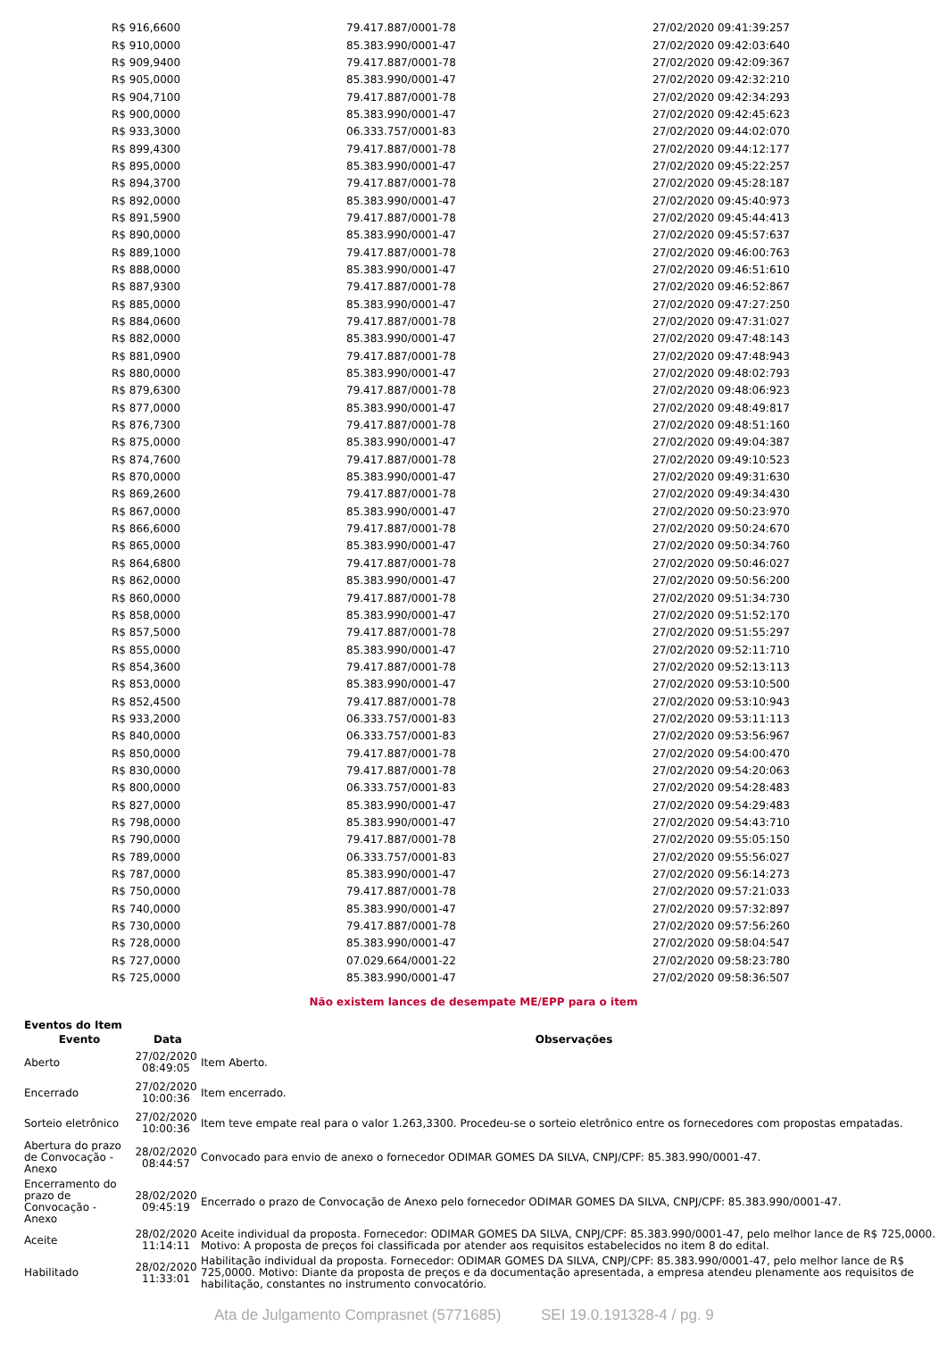| R$ 916,6600 | 79.417.887/0001-78 | 27/02/2020 09:41:39:257 |
| R$ 910,0000 | 85.383.990/0001-47 | 27/02/2020 09:42:03:640 |
| R$ 909,9400 | 79.417.887/0001-78 | 27/02/2020 09:42:09:367 |
| R$ 905,0000 | 85.383.990/0001-47 | 27/02/2020 09:42:32:210 |
| R$ 904,7100 | 79.417.887/0001-78 | 27/02/2020 09:42:34:293 |
| R$ 900,0000 | 85.383.990/0001-47 | 27/02/2020 09:42:45:623 |
| R$ 933,3000 | 06.333.757/0001-83 | 27/02/2020 09:44:02:070 |
| R$ 899,4300 | 79.417.887/0001-78 | 27/02/2020 09:44:12:177 |
| R$ 895,0000 | 85.383.990/0001-47 | 27/02/2020 09:45:22:257 |
| R$ 894,3700 | 79.417.887/0001-78 | 27/02/2020 09:45:28:187 |
| R$ 892,0000 | 85.383.990/0001-47 | 27/02/2020 09:45:40:973 |
| R$ 891,5900 | 79.417.887/0001-78 | 27/02/2020 09:45:44:413 |
| R$ 890,0000 | 85.383.990/0001-47 | 27/02/2020 09:45:57:637 |
| R$ 889,1000 | 79.417.887/0001-78 | 27/02/2020 09:46:00:763 |
| R$ 888,0000 | 85.383.990/0001-47 | 27/02/2020 09:46:51:610 |
| R$ 887,9300 | 79.417.887/0001-78 | 27/02/2020 09:46:52:867 |
| R$ 885,0000 | 85.383.990/0001-47 | 27/02/2020 09:47:27:250 |
| R$ 884,0600 | 79.417.887/0001-78 | 27/02/2020 09:47:31:027 |
| R$ 882,0000 | 85.383.990/0001-47 | 27/02/2020 09:47:48:143 |
| R$ 881,0900 | 79.417.887/0001-78 | 27/02/2020 09:47:48:943 |
| R$ 880,0000 | 85.383.990/0001-47 | 27/02/2020 09:48:02:793 |
| R$ 879,6300 | 79.417.887/0001-78 | 27/02/2020 09:48:06:923 |
| R$ 877,0000 | 85.383.990/0001-47 | 27/02/2020 09:48:49:817 |
| R$ 876,7300 | 79.417.887/0001-78 | 27/02/2020 09:48:51:160 |
| R$ 875,0000 | 85.383.990/0001-47 | 27/02/2020 09:49:04:387 |
| R$ 874,7600 | 79.417.887/0001-78 | 27/02/2020 09:49:10:523 |
| R$ 870,0000 | 85.383.990/0001-47 | 27/02/2020 09:49:31:630 |
| R$ 869,2600 | 79.417.887/0001-78 | 27/02/2020 09:49:34:430 |
| R$ 867,0000 | 85.383.990/0001-47 | 27/02/2020 09:50:23:970 |
| R$ 866,6000 | 79.417.887/0001-78 | 27/02/2020 09:50:24:670 |
| R$ 865,0000 | 85.383.990/0001-47 | 27/02/2020 09:50:34:760 |
| R$ 864,6800 | 79.417.887/0001-78 | 27/02/2020 09:50:46:027 |
| R$ 862,0000 | 85.383.990/0001-47 | 27/02/2020 09:50:56:200 |
| R$ 860,0000 | 79.417.887/0001-78 | 27/02/2020 09:51:34:730 |
| R$ 858,0000 | 85.383.990/0001-47 | 27/02/2020 09:51:52:170 |
| R$ 857,5000 | 79.417.887/0001-78 | 27/02/2020 09:51:55:297 |
| R$ 855,0000 | 85.383.990/0001-47 | 27/02/2020 09:52:11:710 |
| R$ 854,3600 | 79.417.887/0001-78 | 27/02/2020 09:52:13:113 |
| R$ 853,0000 | 85.383.990/0001-47 | 27/02/2020 09:53:10:500 |
| R$ 852,4500 | 79.417.887/0001-78 | 27/02/2020 09:53:10:943 |
| R$ 933,2000 | 06.333.757/0001-83 | 27/02/2020 09:53:11:113 |
| R$ 840,0000 | 06.333.757/0001-83 | 27/02/2020 09:53:56:967 |
| R$ 850,0000 | 79.417.887/0001-78 | 27/02/2020 09:54:00:470 |
| R$ 830,0000 | 79.417.887/0001-78 | 27/02/2020 09:54:20:063 |
| R$ 800,0000 | 06.333.757/0001-83 | 27/02/2020 09:54:28:483 |
| R$ 827,0000 | 85.383.990/0001-47 | 27/02/2020 09:54:29:483 |
| R$ 798,0000 | 85.383.990/0001-47 | 27/02/2020 09:54:43:710 |
| R$ 790,0000 | 79.417.887/0001-78 | 27/02/2020 09:55:05:150 |
| R$ 789,0000 | 06.333.757/0001-83 | 27/02/2020 09:55:56:027 |
| R$ 787,0000 | 85.383.990/0001-47 | 27/02/2020 09:56:14:273 |
| R$ 750,0000 | 79.417.887/0001-78 | 27/02/2020 09:57:21:033 |
| R$ 740,0000 | 85.383.990/0001-47 | 27/02/2020 09:57:32:897 |
| R$ 730,0000 | 79.417.887/0001-78 | 27/02/2020 09:57:56:260 |
| R$ 728,0000 | 85.383.990/0001-47 | 27/02/2020 09:58:04:547 |
| R$ 727,0000 | 07.029.664/0001-22 | 27/02/2020 09:58:23:780 |
| R$ 725,0000 | 85.383.990/0001-47 | 27/02/2020 09:58:36:507 |
Não existem lances de desempate ME/EPP para o item
Eventos do Item
| Evento | Data | Observações |
| --- | --- | --- |
| Aberto | 27/02/2020 08:49:05 | Item Aberto. |
| Encerrado | 27/02/2020 10:00:36 | Item encerrado. |
| Sorteio eletrônico | 27/02/2020 10:00:36 | Item teve empate real para o valor 1.263,3300. Procedeu-se o sorteio eletrônico entre os fornecedores com propostas empatadas. |
| Abertura do prazo de Convocação - Anexo | 28/02/2020 08:44:57 | Convocado para envio de anexo o fornecedor ODIMAR GOMES DA SILVA, CNPJ/CPF: 85.383.990/0001-47. |
| Encerramento do prazo de Convocação - Anexo | 28/02/2020 09:45:19 | Encerrado o prazo de Convocação de Anexo pelo fornecedor ODIMAR GOMES DA SILVA, CNPJ/CPF: 85.383.990/0001-47. |
| Aceite | 28/02/2020 11:14:11 | Aceite individual da proposta. Fornecedor: ODIMAR GOMES DA SILVA, CNPJ/CPF: 85.383.990/0001-47, pelo melhor lance de R$ 725,0000. Motivo: A proposta de preços foi classificada por atender aos requisitos estabelecidos no item 8 do edital. |
| Habilitado | 28/02/2020 11:33:01 | Habilitação individual da proposta. Fornecedor: ODIMAR GOMES DA SILVA, CNPJ/CPF: 85.383.990/0001-47, pelo melhor lance de R$ 725,0000. Motivo: Diante da proposta de preços e da documentação apresentada, a empresa atendeu plenamente aos requisitos de habilitação, constantes no instrumento convocatório. |
Ata de Julgamento Comprasnet (5771685) SEI 19.0.191328-4 / pg. 9